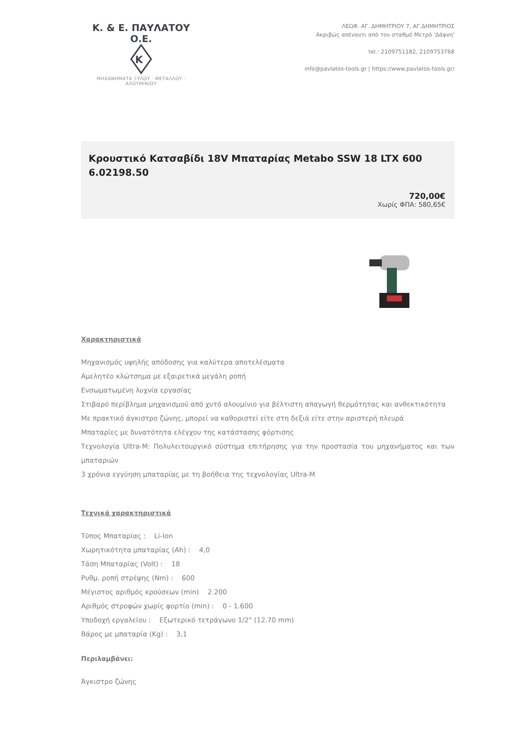Κ. & Ε. ΠΑΥΛΑΤΟΥ Ο.Ε.
Κ
ΜΗΧΑΝΗΜΑΤΑ ΞΥΛΟΥ · ΜΕΤΑΛΛΟΥ · ΑΛΟΥΜΙΝΙΟΥ
ΛΕΩΦ. ΑΓ. ΔΗΜΗΤΡΙΟΥ 7, ΑΓ.ΔΗΜΗΤΡΙΟΣ
Ακριβώς απέναντι από τον σταθμό Μετρό 'Δάφνη'
tel.: 2109751182, 2109753768
info@pavlatos-tools.gr | https://www.pavlatos-tools.gr/
Κρουστικό Κατσαβίδι 18V Μπαταρίας Metabo SSW 18 LTX 600 6.02198.50
720,00€
Χωρίς ΦΠΑ: 580,65€
Χαρακτηριστικά
Μηχανισμός υψηλής απόδοσης για καλύτερα αποτελέσματα
Αμελητέο κλώτσημα με εξαιρετικά μεγάλη ροπή
Ενσωματωμένη λυχνία εργασίας
Στιβαρό περίβλημα μηχανισμού από χυτό αλουμίνιο για βέλτιστη απαγωγή θερμότητας και ανθεκτικότητα
Με πρακτικό άγκιστρο ζώνης, μπορεί να καθοριστεί είτε στη δεξιά είτε στην αριστερή πλευρά
Μπαταρίες με δυνατότητα ελέγχου της κατάστασης φόρτισης
Τεχνολογία Ultra-M: Πολυλειτουργικό σύστημα επιτήρησης για την προστασία του μηχανήματος και των μπαταριών
3 χρόνια εγγύηση μπαταρίας με τη βοήθεια της τεχνολογίας Ultra-M
Τεχνικά χαρακτηριστικά
Τύπος Μπαταρίας : Li-Ion
Χωρητικότητα μπαταρίας (Ah) : 4,0
Τάση Μπαταρίας (Volt) : 18
Ρυθμ. ροπή στρέψης (Nm) : 600
Μέγιστος αριθμός κρούσεων (min) 2.200
Αριθμός στροφών χωρίς φορτίο (min) : 0 - 1.600
Υποδοχή εργαλείου : Εξωτερικό τετράγωνο 1/2" (12.70 mm)
Βάρος με μπαταρία (Kg) : 3,1
Περιλαμβάνει:
Άγκιστρο ζώνης